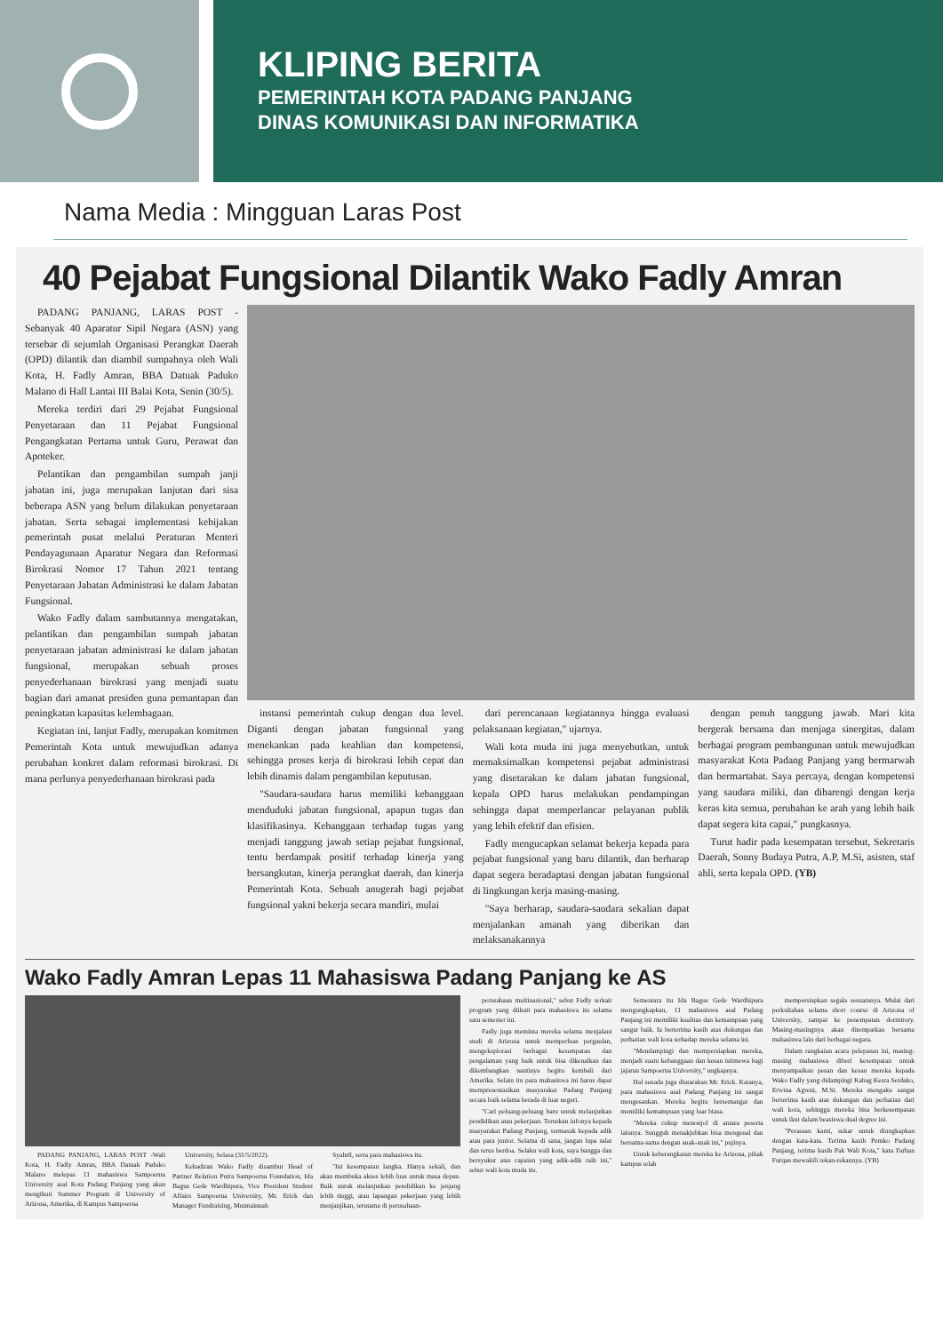KLIPING BERITA
PEMERINTAH KOTA PADANG PANJANG
DINAS KOMUNIKASI DAN INFORMATIKA
Nama Media : Mingguan Laras Post
40 Pejabat Fungsional Dilantik Wako Fadly Amran
PADANG PANJANG, LARAS POST - Sebanyak 40 Aparatur Sipil Negara (ASN) yang tersebar di sejumlah Organisasi Perangkat Daerah (OPD) dilantik dan diambil sumpahnya oleh Wali Kota, H. Fadly Amran, BBA Datuak Paduko Malano di Hall Lantai III Balai Kota, Senin (30/5).
Mereka terdiri dari 29 Pejabat Fungsional Penyetaraan dan 11 Pejabat Fungsional Pengangkatan Pertama untuk Guru, Perawat dan Apoteker.
Pelantikan dan pengambilan sumpah janji jabatan ini, juga merupakan lanjutan dari sisa beberapa ASN yang belum dilakukan penyetaraan jabatan. Serta sebagai implementasi kebijakan pemerintah pusat melalui Peraturan Menteri Pendayagunaan Aparatur Negara dan Reformasi Birokrasi Nomor 17 Tahun 2021 tentang Penyetaraan Jabatan Administrasi ke dalam Jabatan Fungsional.
Wako Fadly dalam sambutannya mengatakan, pelantikan dan pengambilan sumpah jabatan penyetaraan jabatan administrasi ke dalam jabatan fungsional, merupakan sebuah proses penyederhanaan birokrasi yang menjadi suatu bagian dari amanat presiden guna pemantapan dan peningkatan kapasitas kelembagaan.
Kegiatan ini, lanjut Fadly, merupakan komitmen Pemerintah Kota untuk mewujudkan adanya perubahan konkret dalam reformasi birokrasi. Di mana perlunya penyederhanaan birokrasi pada
instansi pemerintah cukup dengan dua level. Diganti dengan jabatan fungsional yang menekankan pada keahlian dan kompetensi, sehingga proses kerja di birokrasi lebih cepat dan lebih dinamis dalam pengambilan keputusan.
"Saudara-saudara harus memiliki kebanggaan menduduki jabatan fungsional, apapun tugas dan klasifikasinya. Kebanggaan terhadap tugas yang menjadi tanggung jawab setiap pejabat fungsional, tentu berdampak positif terhadap kinerja yang bersangkutan, kinerja perangkat daerah, dan kinerja Pemerintah Kota. Sebuah anugerah bagi pejabat fungsional yakni bekerja secara mandiri, mulai
dari perencanaan kegiatannya hingga evaluasi pelaksanaan kegiatan," ujarnya.
Wali kota muda ini juga menyebutkan, untuk memaksimalkan kompetensi pejabat administrasi yang disetarakan ke dalam jabatan fungsional, kepala OPD harus melakukan pendampingan sehingga dapat memperlancar pelayanan publik yang lebih efektif dan efisien.
Fadly mengucapkan selamat bekerja kepada para pejabat fungsional yang baru dilantik, dan berharap dapat segera beradaptasi dengan jabatan fungsional di lingkungan kerja masing-masing.
"Saya berharap, saudara-saudara sekalian dapat menjalankan amanah yang diberikan dan melaksanakannya
dengan penuh tanggung jawab. Mari kita bergerak bersama dan menjaga sinergitas, dalam berbagai program pembangunan untuk mewujudkan masyarakat Kota Padang Panjang yang bermarwah dan bermartabat. Saya percaya, dengan kompetensi yang saudara miliki, dan dibarengi dengan kerja keras kita semua, perubahan ke arah yang lebih baik dapat segera kita capai," pungkasnya.
Turut hadir pada kesempatan tersebut, Sekretaris Daerah, Sonny Budaya Putra, A.P, M.Si, asisten, staf ahli, serta kepala OPD. (YB)
Wako Fadly Amran Lepas 11 Mahasiswa Padang Panjang ke AS
PADANG PANJANG, LARAS POST -Wali Kota, H. Fadly Amran, BBA Datuak Paduko Malano melepas 11 mahasiswa Sampoerna University asal Kota Padang Panjang yang akan mengikuti Summer Program di University of Arizona, Amerika, di Kampus Sampoerna
University, Selasa (31/5/2022).
Kehadiran Wako Fadly disambut Head of Partner Relation Putra Sampoerna Foundation, Ida Bagus Gede Wardhipura, Vice President Student Affairs Sampoerna University, Mr. Erick dan Manager Fundraising, Mutmainnah
Syahril, serta para mahasiswa itu.
"Ini kesempatan langka. Hanya sekali, dan akan membuka akses lebih luas untuk masa depan. Baik untuk melanjutkan pendidikan ke jenjang lebih tinggi, atau lapangan pekerjaan yang lebih menjanjikan, terutama di perusahaan-
perusahaan multinasional," sebut Fadly terkait program yang diikuti para mahasiswa itu selama satu semester ini.
Fadly juga meminta mereka selama menjalani studi di Arizona untuk memperluas pergaulan, mengeksplorasi berbagai kesempatan dan pengalaman yang baik untuk bisa dikenalkan dan dikembangkan nantinya begitu kembali dari Amerika. Selain itu para mahasiswa ini harus dapat mempresentasikan masyarakat Padang Panjang secara baik selama berada di luar negeri.
"Cari peluang-peluang baru untuk melanjutkan pendidikan atau pekerjaan. Teruskan infonya kepada masyarakat Padang Panjang, termasuk kepada adik atau para junior. Selama di sana, jangan lupa salat dan terus berdoa. Selaku wali kota, saya bangga dan bersyukur atas capaian yang adik-adik raih ini," sebut wali kota muda itu.
Sementara itu Ida Bagus Gede Wardhipura mengungkapkan, 11 mahasiswa asal Padang Panjang ini memiliki kualitas dan kemampuan yang sangat baik. Ia berterima kasih atas dukungan dan perhatian wali kota terhadap mereka selama ini.
"Mendampingi dan mempersiapkan mereka, menjadi suatu kebanggaan dan kesan istimewa bagi jajaran Sampoerna University," ungkapnya.
Hal senada juga diutarakan Mr. Erick. Katanya, para mahasiswa asal Padang Panjang ini sangat mengesankan. Mereka begitu bersemangat dan memiliki kemampuan yang luar biasa.
"Mereka cukup menonjol di antara peserta lainnya. Sungguh menakjubkan bisa mengenal dan bersama-sama dengan anak-anak ini," pujinya.
Untuk keberangkatan mereka ke Arizona, pihak kampus telah
mempersiapkan segala sesuatunya. Mulai dari perkuliahan selama short course di Arizona of University, sampai ke penempatan dormitory. Masing-masingnya akan ditempatkan bersama mahasiswa lain dari berbagai negara.
Dalam rangkaian acara pelepasan ini, masing-masing mahasiswa diberi kesempatan untuk menyampaikan pesan dan kesan mereka kepada Wako Fadly yang didampingi Kabag Kesra Setdako, Erwina Agreni, M.Si. Mereka mengaku sangat berterima kasih atas dukungan dan perhatian dari wali kota, sehingga mereka bisa berkesempatan untuk ikut dalam beasiswa dual degree ini.
"Perasaan kami, sukar untuk diungkapkan dengan kata-kata. Terima kasih Pemko Padang Panjang, terima kasih Pak Wali Kota," kata Farhan Furqan mewakili rekan-rekannya. (YB)